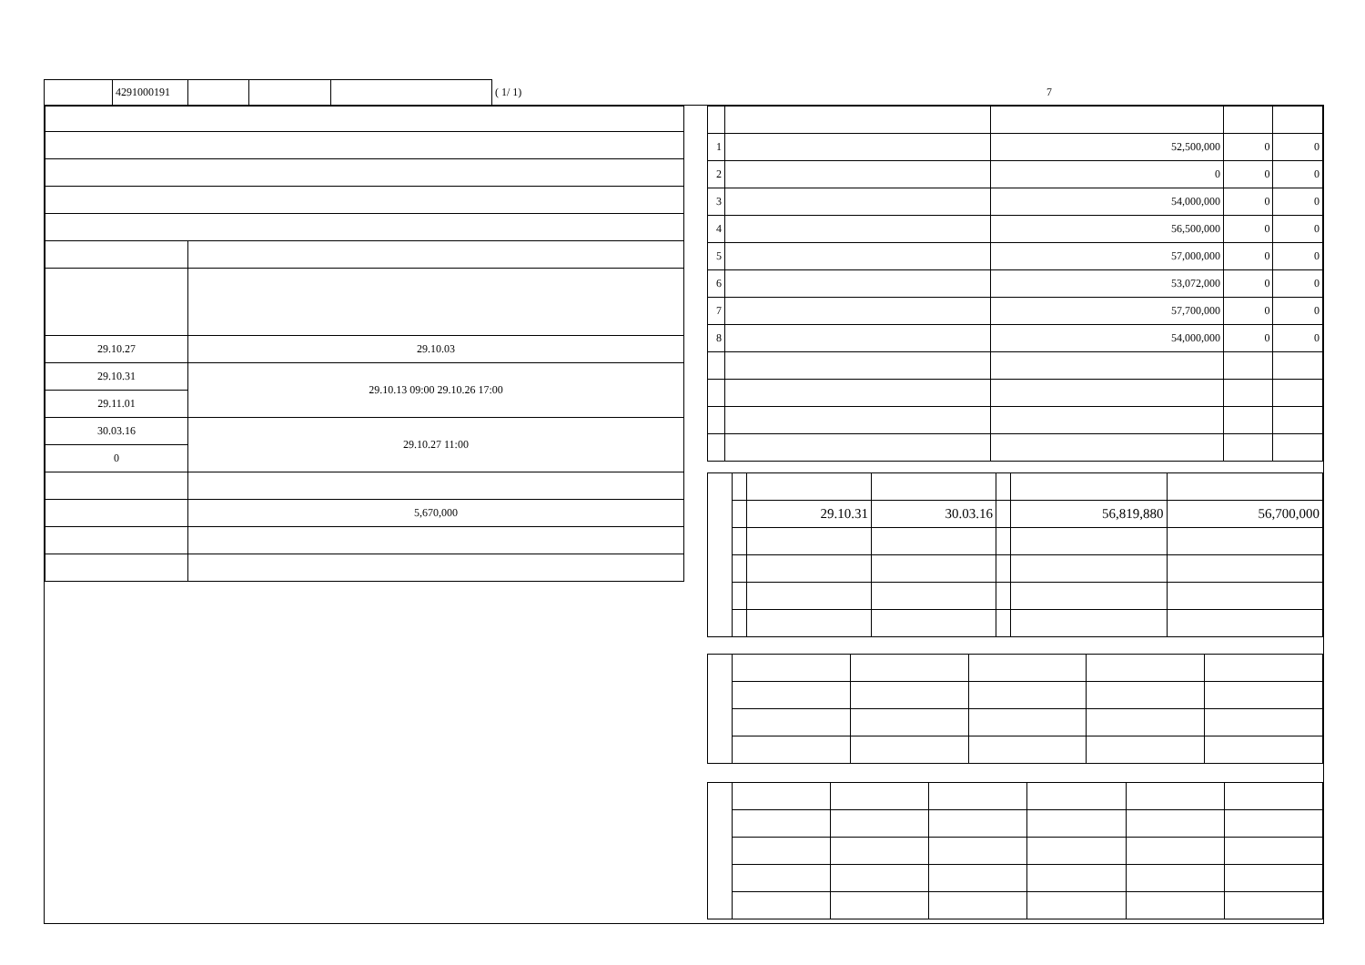| | 4291000191 | | | | ( 1/ 1) | 7 |
| 29.10.27 | 29.10.03 | |
| 29.10.31 | 29.10.13 09:00 29.10.26 17:00 | |
| 29.11.01 | | |
| 30.03.16 | 29.10.27 11:00 | |
| 0 | | |
| | 5,670,000 | |
| 1 | | 52,500,000 | 0 | 0 |
| 2 | | 0 | 0 | 0 |
| 3 | | 54,000,000 | 0 | 0 |
| 4 | | 56,500,000 | 0 | 0 |
| 5 | | 57,000,000 | 0 | 0 |
| 6 | | 53,072,000 | 0 | 0 |
| 7 | | 57,700,000 | 0 | 0 |
| 8 | | 54,000,000 | 0 | 0 |
| | | 29.10.31 | 30.03.16 | | 56,819,880 | 56,700,000 |